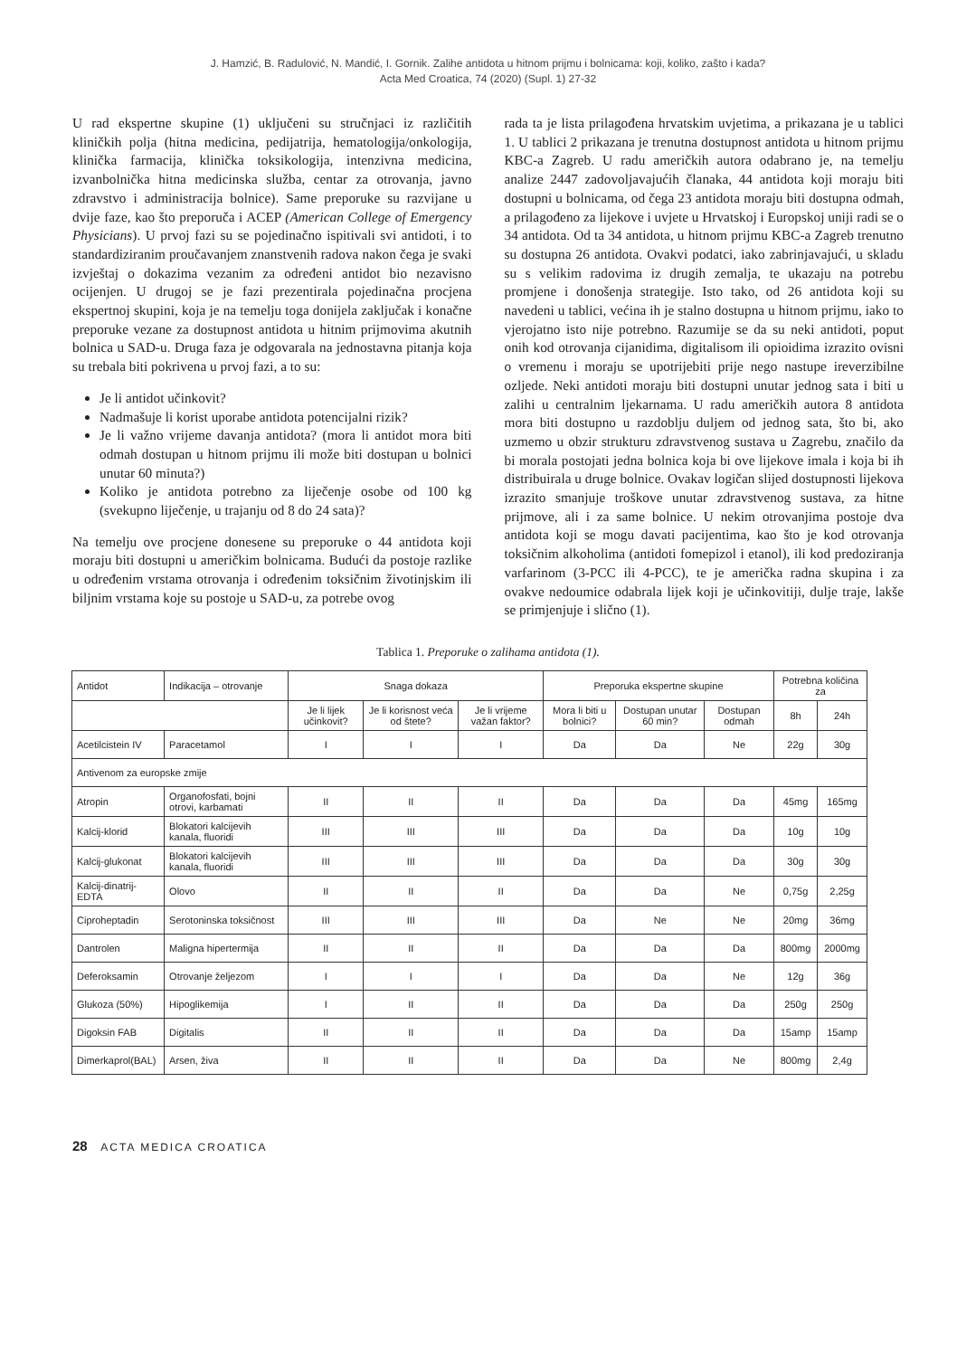J. Hamzić, B. Radulović, N. Mandić, I. Gornik. Zalihe antidota u hitnom prijmu i bolnicama: koji, koliko, zašto i kada?
Acta Med Croatica, 74 (2020) (Supl. 1) 27-32
U rad ekspertne skupine (1) uključeni su stručnjaci iz različitih kliničkih polja (hitna medicina, pedijatrija, hematologija/onkologija, klinička farmacija, klinička toksikologija, intenzivna medicina, izvanbolnička hitna medicinska služba, centar za otrovanja, javno zdravstvo i administracija bolnice). Same preporuke su razvijane u dvije faze, kao što preporuča i ACEP (American College of Emergency Physicians). U prvoj fazi su se pojedinačno ispitivali svi antidoti, i to standardiziranim proučavanjem znanstvenih radova nakon čega je svaki izvještaj o dokazima vezanim za određeni antidot bio nezavisno ocijenjen. U drugoj se je fazi prezentirala pojedinačna procjena ekspertnoj skupini, koja je na temelju toga donijela zaključak i konačne preporuke vezane za dostupnost antidota u hitnim prijmovima akutnih bolnica u SAD-u. Druga faza je odgovarala na jednostavna pitanja koja su trebala biti pokrivena u prvoj fazi, a to su:
Je li antidot učinkovit?
Nadmašuje li korist uporabe antidota potencijalni rizik?
Je li važno vrijeme davanja antidota? (mora li antidot mora biti odmah dostupan u hitnom prijmu ili može biti dostupan u bolnici unutar 60 minuta?)
Koliko je antidota potrebno za liječenje osobe od 100 kg (svekupno liječenje, u trajanju od 8 do 24 sata)?
Na temelju ove procjene donesene su preporuke o 44 antidota koji moraju biti dostupni u američkim bolnicama. Budući da postoje razlike u određenim vrstama otrovanja i određenim toksičnim životinjskim ili biljnim vrstama koje su postoje u SAD-u, za potrebe ovog
rada ta je lista prilagođena hrvatskim uvjetima, a prikazana je u tablici 1. U tablici 2 prikazana je trenutna dostupnost antidota u hitnom prijmu KBC-a Zagreb. U radu američkih autora odabrano je, na temelju analize 2447 zadovoljavajućih članaka, 44 antidota koji moraju biti dostupni u bolnicama, od čega 23 antidota moraju biti dostupna odmah, a prilagođeno za lijekove i uvjete u Hrvatskoj i Europskoj uniji radi se o 34 antidota. Od ta 34 antidota, u hitnom prijmu KBC-a Zagreb trenutno su dostupna 26 antidota. Ovakvi podatci, iako zabrinjavajući, u skladu su s velikim radovima iz drugih zemalja, te ukazaju na potrebu promjene i donošenja strategije. Isto tako, od 26 antidota koji su navedeni u tablici, većina ih je stalno dostupna u hitnom prijmu, iako to vjerojatno isto nije potrebno. Razumije se da su neki antidoti, poput onih kod otrovanja cijanidima, digitalisom ili opioidima izrazito ovisni o vremenu i moraju se upotrijebiti prije nego nastupe ireverzibilne ozljede. Neki antidoti moraju biti dostupni unutar jednog sata i biti u zalihi u centralnim ljekarnama. U radu američkih autora 8 antidota mora biti dostupno u razdoblju duljem od jednog sata, što bi, ako uzmemo u obzir strukturu zdravstvenog sustava u Zagrebu, značilo da bi morala postojati jedna bolnica koja bi ove lijekove imala i koja bi ih distribuirala u druge bolnice. Ovakav logičan slijed dostupnosti lijekova izrazito smanjuje troškove unutar zdravstvenog sustava, za hitne prijmove, ali i za same bolnice. U nekim otrovanjima postoje dva antidota koji se mogu davati pacijentima, kao što je kod otrovanja toksičnim alkoholima (antidoti fomepizol i etanol), ili kod predoziranja varfarinom (3-PCC ili 4-PCC), te je američka radna skupina i za ovakve nedoumice odabrala lijek koji je učinkovitiji, dulje traje, lakše se primjenjuje i slično (1).
Tablica 1. Preporuke o zalihama antidota (1).
| Antidot | Indikacija – otrovanje | Snaga dokaza | | | Preporuka ekspertne skupine | | | Potrebna količina za | |
| | | Je li lijek učinkovit? | Je li korisnost veća od štete? | Je li vrijeme važan faktor? | Mora li biti u bolnici? | Dostupan unutar 60 min? | Dostupan odmah | 8h | 24h |
| Acetilcistein IV | Paracetamol | I | I | I | Da | Da | Ne | 22g | 30g |
| Antivenom za europske zmije | | | | | | | | | |
| Atropin | Organofosfati, bojni otrovi, karbamati | II | II | II | Da | Da | Da | 45mg | 165mg |
| Kalcij-klorid | Blokatori kalcijevih kanala, fluoridi | III | III | III | Da | Da | Da | 10g | 10g |
| Kalcij-glukonat | Blokatori kalcijevih kanala, fluoridi | III | III | III | Da | Da | Da | 30g | 30g |
| Kalcij-dinatrij-EDTA | Olovo | II | II | II | Da | Da | Ne | 0,75g | 2,25g |
| Ciproheptadin | Serotoninska toksičnost | III | III | III | Da | Ne | Ne | 20mg | 36mg |
| Dantrolen | Maligna hipertermija | II | II | II | Da | Da | Da | 800mg | 2000mg |
| Deferoksamin | Otrovanje željezom | I | I | I | Da | Da | Ne | 12g | 36g |
| Glukoza (50%) | Hipoglikemija | I | II | II | Da | Da | Da | 250g | 250g |
| Digoksin FAB | Digitalis | II | II | II | Da | Da | Da | 15amp | 15amp |
| Dimerkaprol(BAL) | Arsen, živa | II | II | II | Da | Da | Ne | 800mg | 2,4g |
28 ACTA MEDICA CROATICA